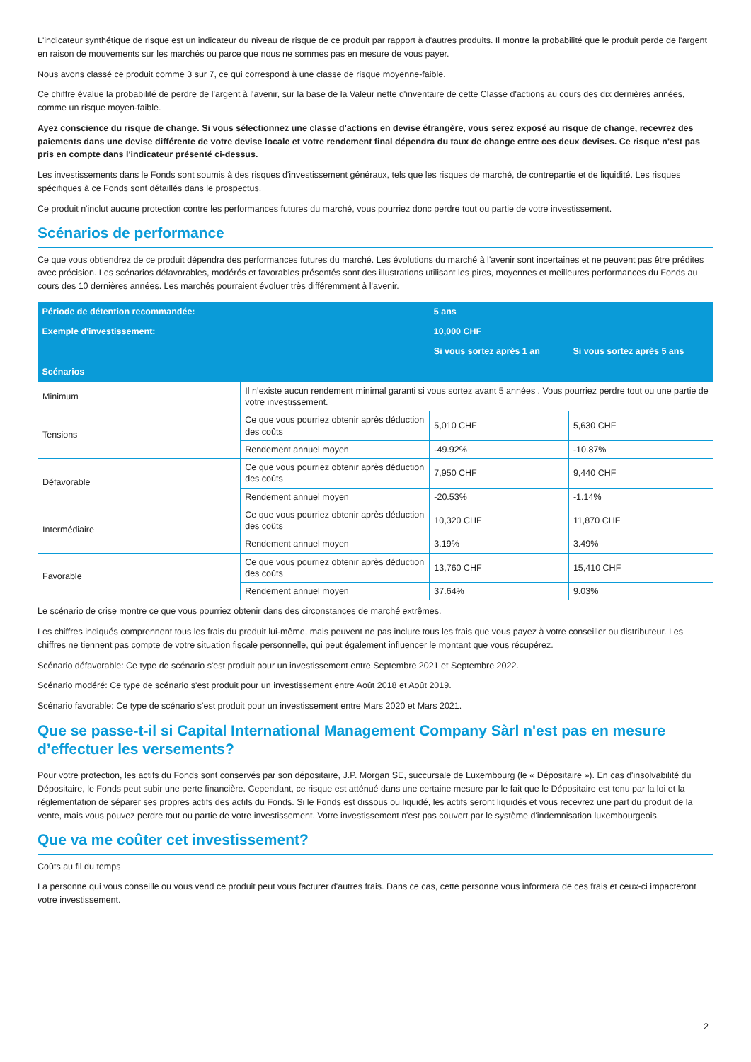L'indicateur synthétique de risque est un indicateur du niveau de risque de ce produit par rapport à d'autres produits. Il montre la probabilité que le produit perde de l'argent en raison de mouvements sur les marchés ou parce que nous ne sommes pas en mesure de vous payer.
Nous avons classé ce produit comme 3 sur 7, ce qui correspond à une classe de risque moyenne-faible.
Ce chiffre évalue la probabilité de perdre de l'argent à l'avenir, sur la base de la Valeur nette d'inventaire de cette Classe d'actions au cours des dix dernières années, comme un risque moyen-faible.
Ayez conscience du risque de change. Si vous sélectionnez une classe d'actions en devise étrangère, vous serez exposé au risque de change, recevrez des paiements dans une devise différente de votre devise locale et votre rendement final dépendra du taux de change entre ces deux devises. Ce risque n'est pas pris en compte dans l'indicateur présenté ci-dessus.
Les investissements dans le Fonds sont soumis à des risques d'investissement généraux, tels que les risques de marché, de contrepartie et de liquidité. Les risques spécifiques à ce Fonds sont détaillés dans le prospectus.
Ce produit n'inclut aucune protection contre les performances futures du marché, vous pourriez donc perdre tout ou partie de votre investissement.
Scénarios de performance
Ce que vous obtiendrez de ce produit dépendra des performances futures du marché. Les évolutions du marché à l'avenir sont incertaines et ne peuvent pas être prédites avec précision. Les scénarios défavorables, modérés et favorables présentés sont des illustrations utilisant les pires, moyennes et meilleures performances du Fonds au cours des 10 dernières années. Les marchés pourraient évoluer très différemment à l'avenir.
| Période de détention recommandée: | | 5 ans | |
| --- | --- | --- | --- |
| Exemple d'investissement: | | 10,000 CHF | |
| | | Si vous sortez après 1 an | Si vous sortez après 5 ans |
| Scénarios | | | |
| Minimum | Il n’existe aucun rendement minimal garanti si vous sortez avant 5 années . Vous pourriez perdre tout ou une partie de votre investissement. | | |
| Tensions | Ce que vous pourriez obtenir après déduction des coûts | 5,010 CHF | 5,630 CHF |
| | Rendement annuel moyen | -49.92% | -10.87% |
| Défavorable | Ce que vous pourriez obtenir après déduction des coûts | 7,950 CHF | 9,440 CHF |
| | Rendement annuel moyen | -20.53% | -1.14% |
| Intermédiaire | Ce que vous pourriez obtenir après déduction des coûts | 10,320 CHF | 11,870 CHF |
| | Rendement annuel moyen | 3.19% | 3.49% |
| Favorable | Ce que vous pourriez obtenir après déduction des coûts | 13,760 CHF | 15,410 CHF |
| | Rendement annuel moyen | 37.64% | 9.03% |
Le scénario de crise montre ce que vous pourriez obtenir dans des circonstances de marché extrêmes.
Les chiffres indiqués comprennent tous les frais du produit lui-même, mais peuvent ne pas inclure tous les frais que vous payez à votre conseiller ou distributeur. Les chiffres ne tiennent pas compte de votre situation fiscale personnelle, qui peut également influencer le montant que vous récupérez.
Scénario défavorable: Ce type de scénario s'est produit pour un investissement entre Septembre 2021 et Septembre 2022.
Scénario modéré: Ce type de scénario s'est produit pour un investissement entre Août 2018 et Août 2019.
Scénario favorable: Ce type de scénario s'est produit pour un investissement entre Mars 2020 et Mars 2021.
Que se passe-t-il si Capital International Management Company Sàrl n'est pas en mesure d’effectuer les versements?
Pour votre protection, les actifs du Fonds sont conservés par son dépositaire, J.P. Morgan SE, succursale de Luxembourg (le « Dépositaire »). En cas d'insolvabilité du Dépositaire, le Fonds peut subir une perte financière. Cependant, ce risque est atténué dans une certaine mesure par le fait que le Dépositaire est tenu par la loi et la réglementation de séparer ses propres actifs des actifs du Fonds. Si le Fonds est dissous ou liquidé, les actifs seront liquidés et vous recevrez une part du produit de la vente, mais vous pouvez perdre tout ou partie de votre investissement. Votre investissement n'est pas couvert par le système d'indemnisation luxembourgeois.
Que va me coûter cet investissement?
Coûts au fil du temps
La personne qui vous conseille ou vous vend ce produit peut vous facturer d'autres frais. Dans ce cas, cette personne vous informera de ces frais et ceux-ci impacteront votre investissement.
2